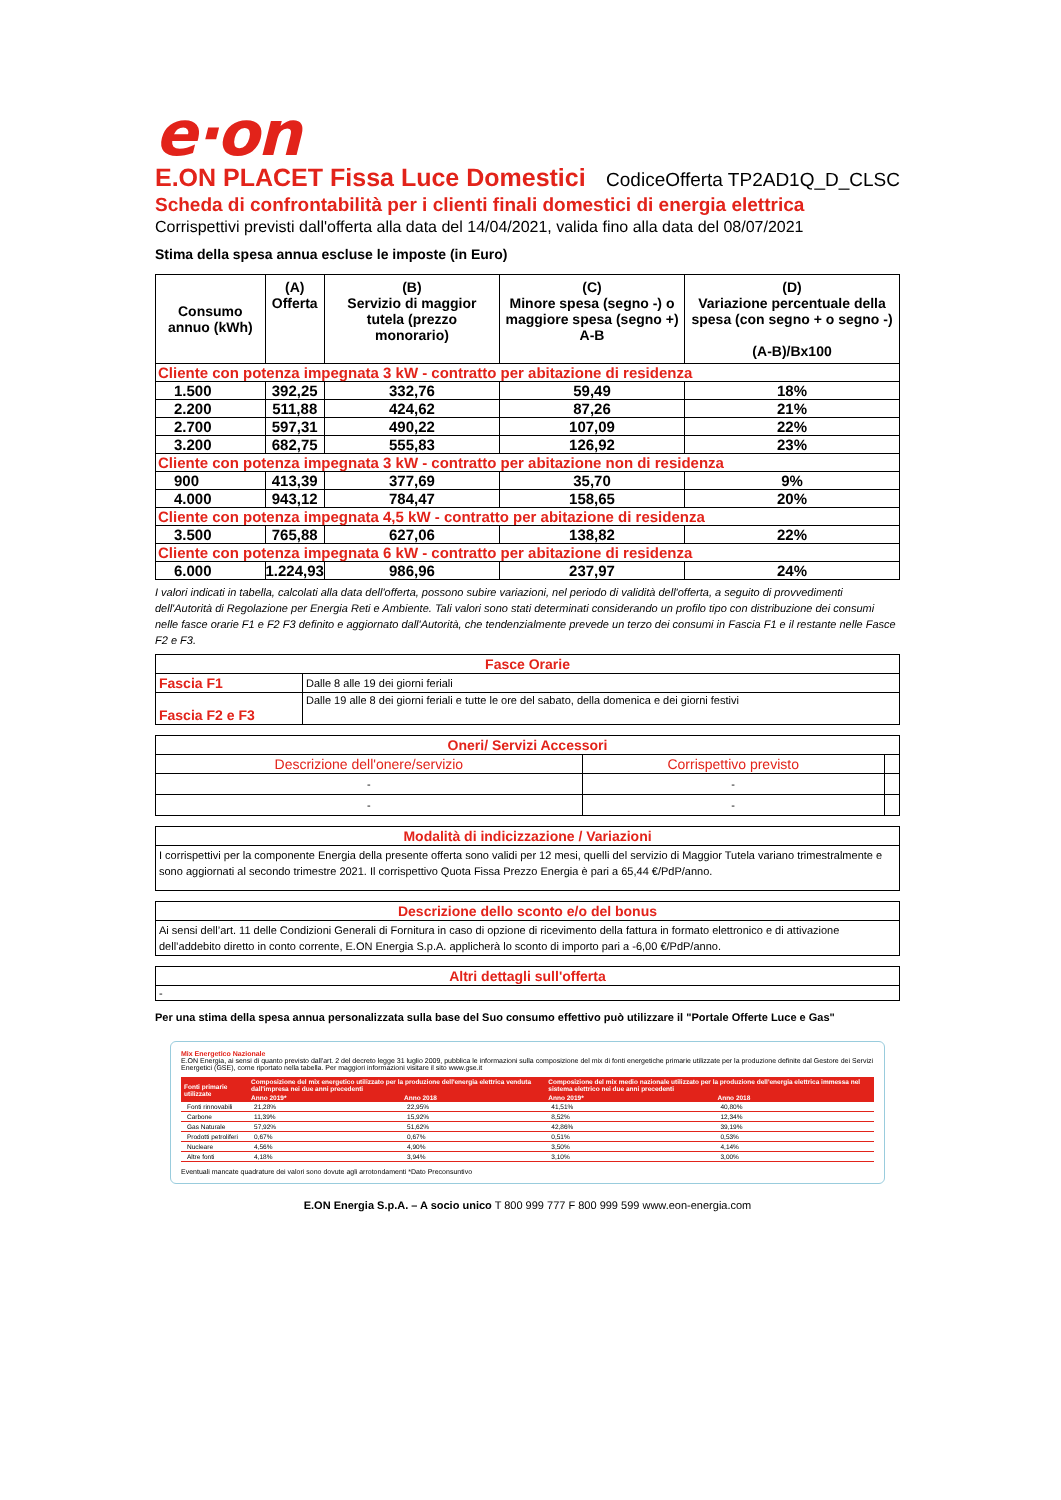e·on
E.ON PLACET Fissa Luce Domestici CodiceOfferta TP2AD1Q_D_CLSC
Scheda di confrontabilità per i clienti finali domestici di energia elettrica
Corrispettivi previsti dall'offerta alla data del 14/04/2021, valida fino alla data del 08/07/2021
Stima della spesa annua escluse le imposte (in Euro)
| Consumo annuo (kWh) | (A) Offerta | (B) Servizio di maggior tutela (prezzo monorario) | (C) Minore spesa (segno -) o maggiore spesa (segno +) A-B | (D) Variazione percentuale della spesa (con segno + o segno -) (A-B)/Bx100 |
| --- | --- | --- | --- | --- |
| Cliente con potenza impegnata 3 kW - contratto per abitazione di residenza | | | | |
| 1.500 | 392,25 | 332,76 | 59,49 | 18% |
| 2.200 | 511,88 | 424,62 | 87,26 | 21% |
| 2.700 | 597,31 | 490,22 | 107,09 | 22% |
| 3.200 | 682,75 | 555,83 | 126,92 | 23% |
| Cliente con potenza impegnata 3 kW - contratto per abitazione non di residenza | | | | |
| 900 | 413,39 | 377,69 | 35,70 | 9% |
| 4.000 | 943,12 | 784,47 | 158,65 | 20% |
| Cliente con potenza impegnata 4,5 kW - contratto per abitazione di residenza | | | | |
| 3.500 | 765,88 | 627,06 | 138,82 | 22% |
| Cliente con potenza impegnata 6 kW - contratto per abitazione di residenza | | | | |
| 6.000 | 1.224,93 | 986,96 | 237,97 | 24% |
I valori indicati in tabella, calcolati alla data dell'offerta, possono subire variazioni, nel periodo di validità dell'offerta, a seguito di provvedimenti dell'Autorità di Regolazione per Energia Reti e Ambiente. Tali valori sono stati determinati considerando un profilo tipo con distribuzione dei consumi nelle fasce orarie F1 e F2 F3 definito e aggiornato dall'Autorità, che tendenzialmente prevede un terzo dei consumi in Fascia F1 e il restante nelle Fasce F2 e F3.
| Fasce Orarie | |
| --- | --- |
| Fascia F1 | Dalle 8 alle 19 dei giorni feriali |
| Fascia F2 e F3 | Dalle 19 alle 8 dei giorni feriali e tutte le ore del sabato, della domenica e dei giorni festivi |
| Oneri/ Servizi Accessori | | |
| --- | --- | --- |
| Descrizione dell'onere/servizio | Corrispettivo previsto | |
| - | - | |
| - | - | |
| Modalità di indicizzazione / Variazioni |
| --- |
| I corrispettivi per la componente Energia della presente offerta sono validi per 12 mesi, quelli del servizio di Maggior Tutela variano trimestralmente e sono aggiornati al secondo trimestre 2021. Il corrispettivo Quota Fissa Prezzo Energia è pari a 65,44 €/PdP/anno. |
| Descrizione dello sconto e/o del bonus |
| --- |
| Ai sensi dell’art. 11 delle Condizioni Generali di Fornitura in caso di opzione di ricevimento della fattura in formato elettronico e di attivazione dell’addebito diretto in conto corrente, E.ON Energia S.p.A. applicherà lo sconto di importo pari a -6,00 €/PdP/anno. |
| Altri dettagli sull'offerta |
| --- |
| - |
Per una stima della spesa annua personalizzata sulla base del Suo consumo effettivo può utilizzare il "Portale Offerte Luce e Gas"
Mix Energetico Nazionale
E.ON Energia, ai sensi di quanto previsto dall'art. 2 del decreto legge 31 luglio 2009, pubblica le informazioni sulla composizione del mix di fonti energetiche primarie utilizzate per la produzione definite dal Gestore dei Servizi Energetici (GSE), come riportato nella tabella. Per maggiori informazioni visitare il sito www.gse.it
| Fonti primarie utilizzate | Composizione del mix energetico utilizzato per la produzione dell'energia elettrica venduta dall'impresa nei due anni precedenti | | Composizione del mix medio nazionale utilizzato per la produzione dell'energia elettrica immessa nel sistema elettrico nei due anni precedenti | |
| --- | --- | --- | --- | --- |
| | Anno 2019* | Anno 2018 | Anno 2019* | Anno 2018 |
| Fonti rinnovabili | 21,28% | 22,95% | 41,51% | 40,80% |
| Carbone | 11,39% | 15,92% | 8,52% | 12,34% |
| Gas Naturale | 57,92% | 51,62% | 42,86% | 39,19% |
| Prodotti petroliferi | 0,67% | 0,67% | 0,51% | 0,53% |
| Nucleare | 4,56% | 4,90% | 3,50% | 4,14% |
| Altre fonti | 4,18% | 3,94% | 3,10% | 3,00% |
Eventuali mancate quadrature dei valori sono dovute agli arrotondamenti *Dato Preconsuntivo
E.ON Energia S.p.A. – A socio unico T 800 999 777 F 800 999 599 www.eon-energia.com